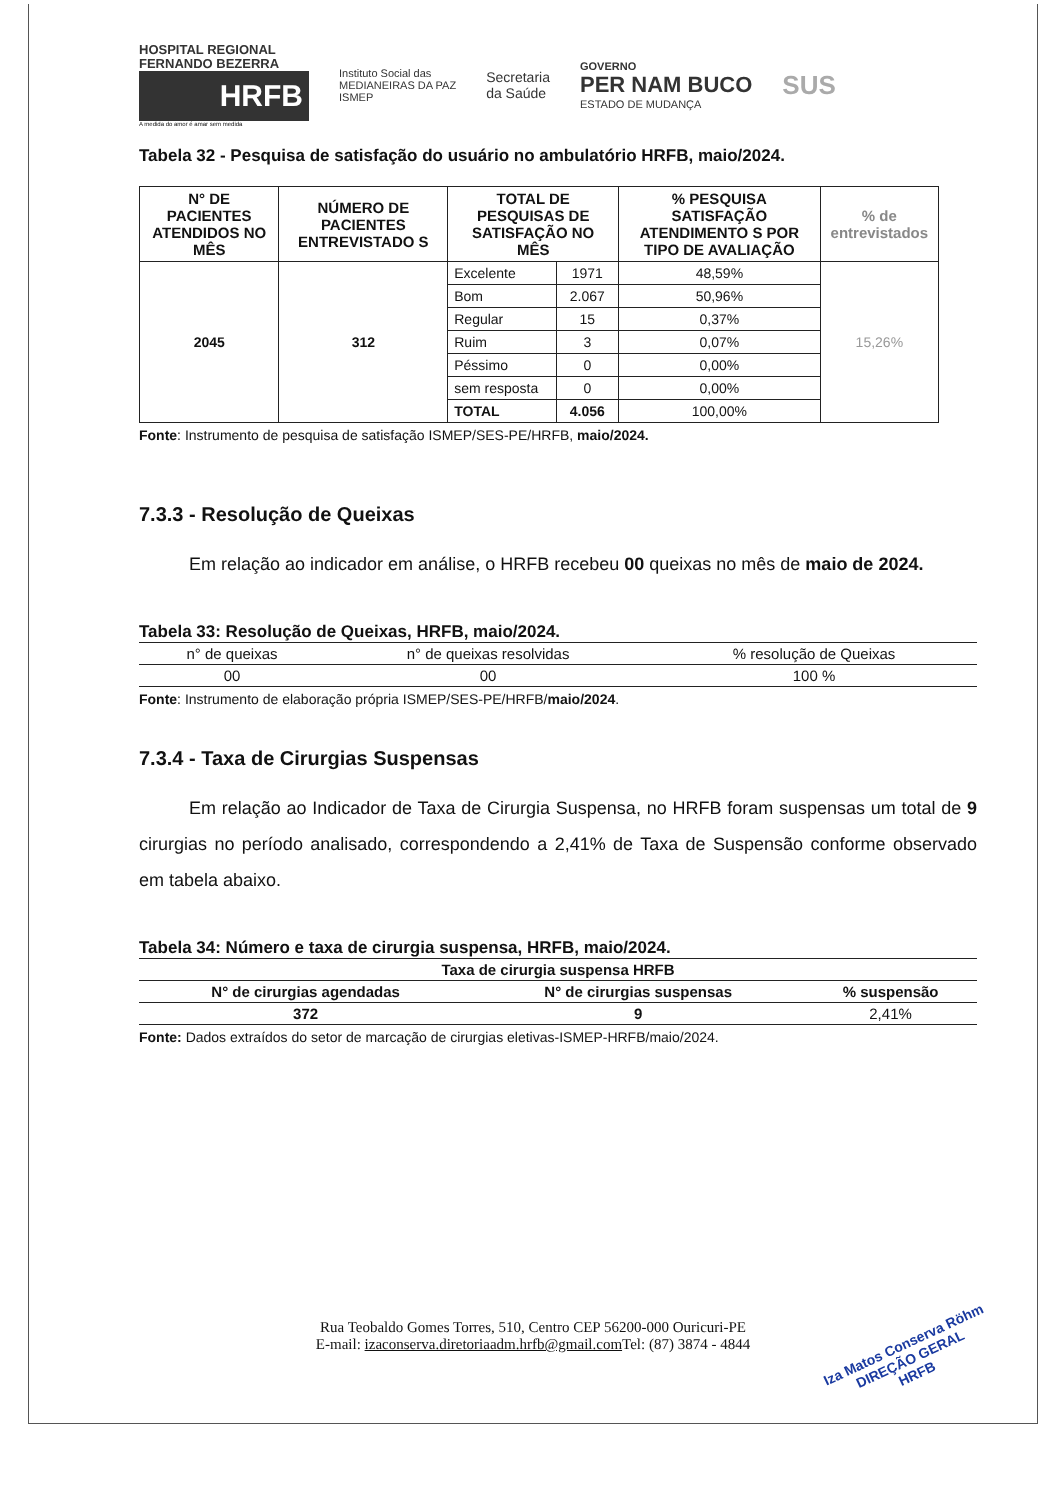HOSPITAL REGIONAL
FERNANDO BEZERRA
HRFB
A medida do amor é amar sem medida
Instituto Social das
MEDIANEIRAS DA PAZ
ISMEP
Secretaria
da Saúde
GOVERNO
PER NAM BUCO
ESTADO DE MUDANÇA
SUS
Tabela 32 - Pesquisa de satisfação do usuário no ambulatório HRFB, maio/2024.
| N° DE PACIENTES ATENDIDOS NO MÊS | NÚMERO DE PACIENTES ENTREVISTADO S | TOTAL DE PESQUISAS DE SATISFAÇÃO NO MÊS | | % PESQUISA SATISFAÇÃO ATENDIMENTO S POR TIPO DE AVALIAÇÃO | % de entrevistados |
| --- | --- | --- | --- | --- | --- |
| 2045 | 312 | Excelente | 1971 | 48,59% | 15,26% |
| | | Bom | 2.067 | 50,96% | |
| | | Regular | 15 | 0,37% | |
| | | Ruim | 3 | 0,07% | |
| | | Péssimo | 0 | 0,00% | |
| | | sem resposta | 0 | 0,00% | |
| | | TOTAL | 4.056 | 100,00% | |
Fonte: Instrumento de pesquisa de satisfação ISMEP/SES-PE/HRFB, maio/2024.
7.3.3 - Resolução de Queixas
Em relação ao indicador em análise, o HRFB recebeu 00 queixas no mês de maio de 2024.
Tabela 33: Resolução de Queixas, HRFB, maio/2024.
| n° de queixas | n° de queixas resolvidas | % resolução de Queixas |
| --- | --- | --- |
| 00 | 00 | 100 % |
Fonte: Instrumento de elaboração própria ISMEP/SES-PE/HRFB/maio/2024.
7.3.4 - Taxa de Cirurgias Suspensas
Em relação ao Indicador de Taxa de Cirurgia Suspensa, no HRFB foram suspensas um total de 9 cirurgias no período analisado, correspondendo a 2,41% de Taxa de Suspensão conforme observado em tabela abaixo.
Tabela 34: Número e taxa de cirurgia suspensa, HRFB, maio/2024.
| Taxa de cirurgia suspensa HRFB | | |
| --- | --- | --- |
| N° de cirurgias agendadas | N° de cirurgias suspensas | % suspensão |
| 372 | 9 | 2,41% |
Fonte: Dados extraídos do setor de marcação de cirurgias eletivas-ISMEP-HRFB/maio/2024.
Rua Teobaldo Gomes Torres, 510, Centro CEP 56200-000 Ouricuri-PE
E-mail: izaconserva.diretoriaadm.hrfb@gmail.com Tel: (87) 3874 - 4844
Iza Matos Conserva Röhm
DIREÇÃO GERAL
HRFB